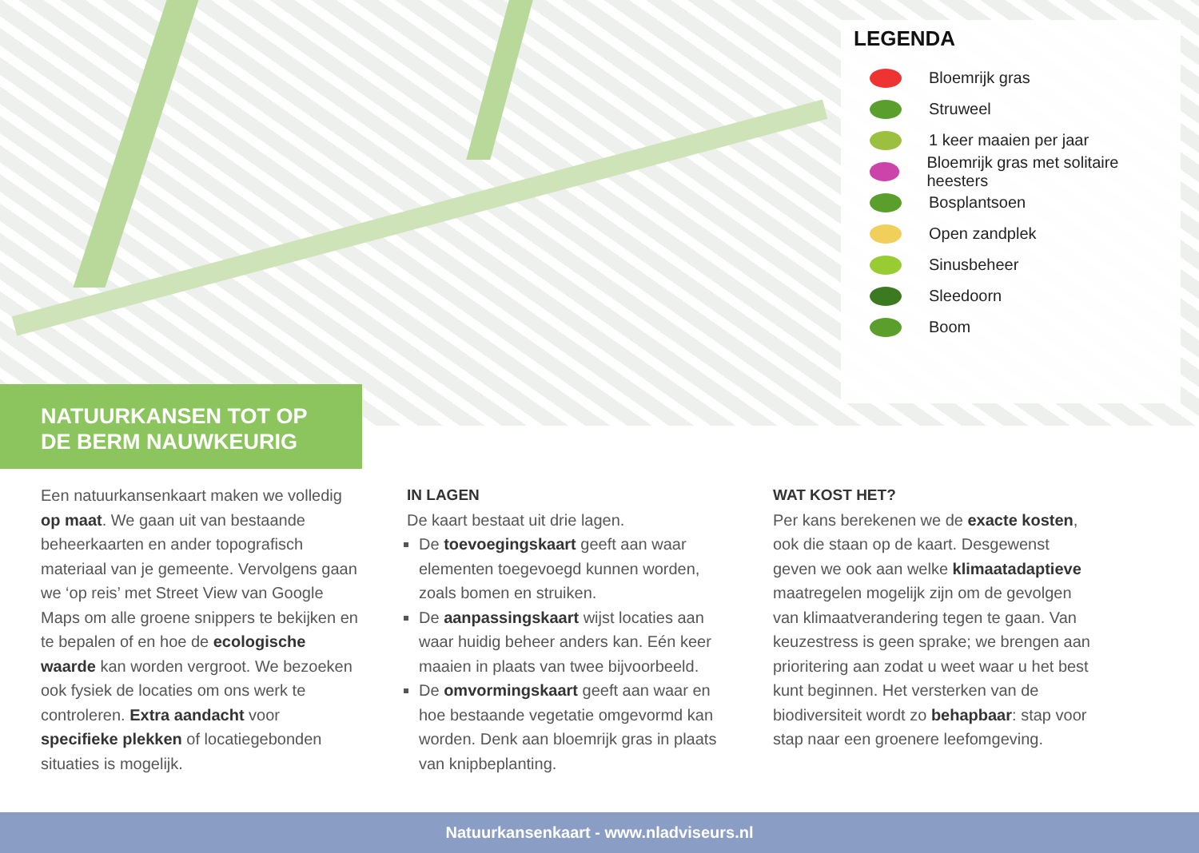LEGENDA
Bloemrijk gras
Struweel
1 keer maaien per jaar
Bloemrijk gras met solitaire heesters
Bosplantsoen
Open zandplek
Sinusbeheer
Sleedoorn
Boom
NATUURKANSEN TOT OP
DE BERM NAUWKEURIG
Een natuurkansenkaart maken we volledig op maat. We gaan uit van bestaande beheerkaarten en ander topografisch materiaal van je gemeente. Vervolgens gaan we ‘op reis’ met Street View van Google Maps om alle groene snippers te bekijken en te bepalen of en hoe de ecologische waarde kan worden vergroot. We bezoeken ook fysiek de locaties om ons werk te controleren. Extra aandacht voor specifieke plekken of locatiegebonden situaties is mogelijk.
IN LAGEN
De kaart bestaat uit drie lagen.
De toevoegingskaart geeft aan waar elementen toegevoegd kunnen worden, zoals bomen en struiken.
De aanpassingskaart wijst locaties aan waar huidig beheer anders kan. Eén keer maaien in plaats van twee bijvoorbeeld.
De omvormingskaart geeft aan waar en hoe bestaande vegetatie omgevormd kan worden. Denk aan bloemrijk gras in plaats van knipbeplanting.
WAT KOST HET?
Per kans berekenen we de exacte kosten, ook die staan op de kaart. Desgewenst geven we ook aan welke klimaatadaptieve maatregelen mogelijk zijn om de gevolgen van klimaatverandering tegen te gaan. Van keuzestress is geen sprake; we brengen aan prioritering aan zodat u weet waar u het best kunt beginnen. Het versterken van de biodiversiteit wordt zo behapbaar: stap voor stap naar een groenere leefomgeving.
Natuurkansenkaart - www.nladviseurs.nl